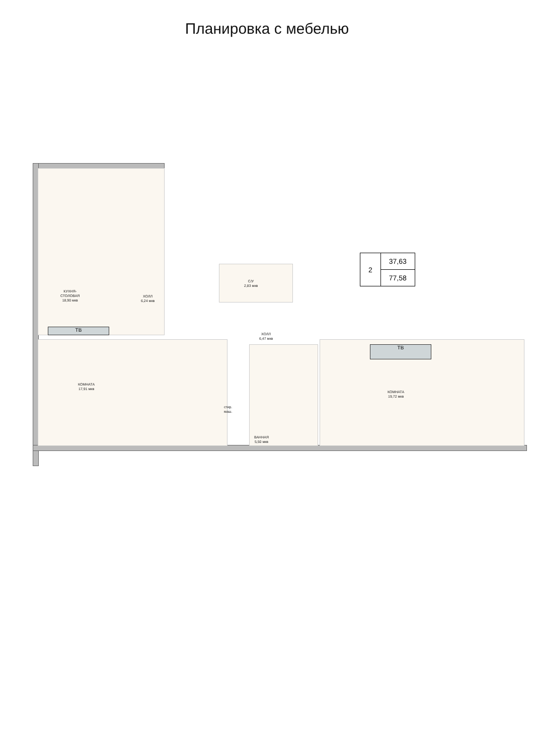Планировка с мебелью
ТВ
ТВ
КУХНЯ-
СТОЛОВАЯ
18,90 мкв
ХОЛЛ
6,24 мкв
С/У
2,83 мкв
ХОЛЛ
6,47 мкв
КОМНАТА
17,91 мкв
стир.
маш.
ВАННАЯ
5,50 мкв
КОМНАТА
19,72 мкв
| 2 | 37,63 |
| | 77,58 |